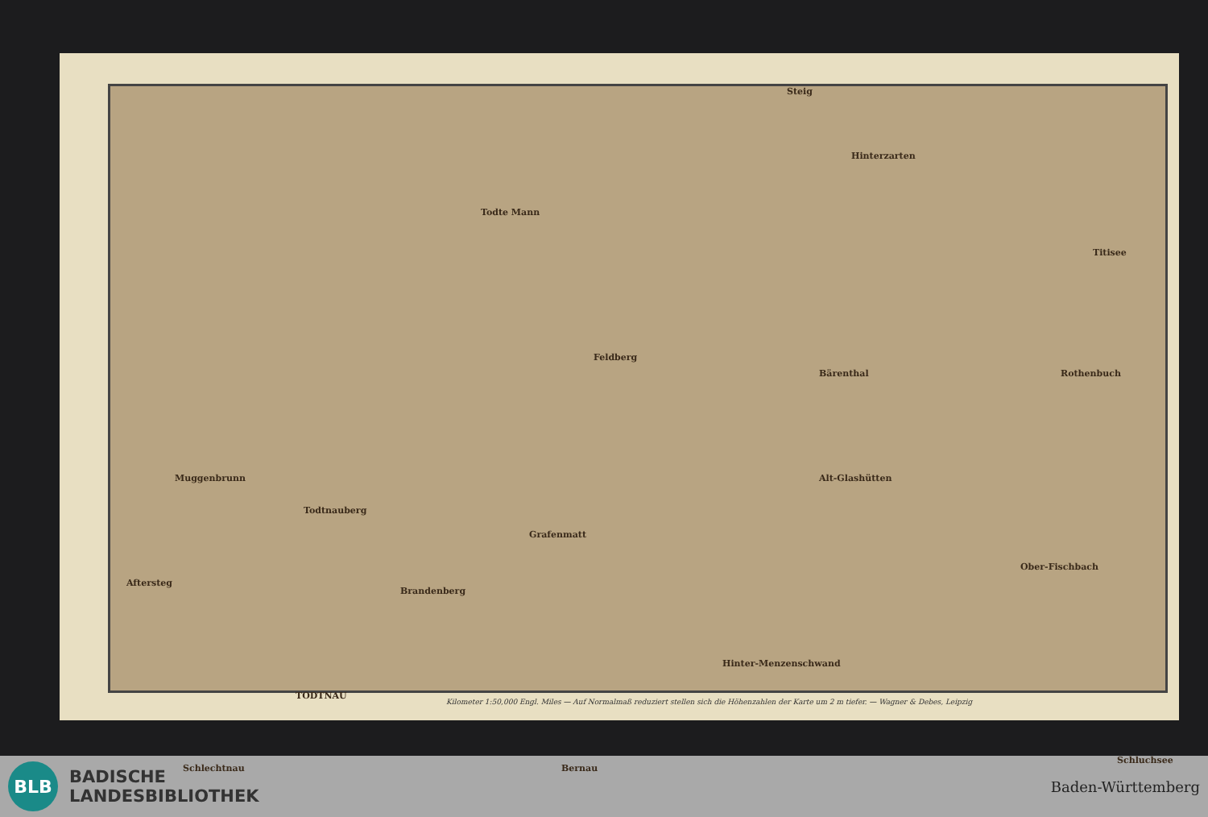Steig
Hinterzarten
Titisee
Todte Mann
Feldberg
Bärenthal Rothenbuch
Muggenbrunn
Todtnauberg
Alt-Glashütten
Grafenmatt
Ober-Fischbach
Brandenberg
Aftersteg
TODTNAU
Hinter-Menzenschwand
Schlechtnau Bernau
Schluchsee
Kilometer 1:50,000 Engl. Miles — Auf Normalmaß reduziert stellen sich die Höhenzahlen der Karte um 2 m tiefer. — Wagner & Debes, Leipzig
BLB
BADISCHE
LANDESBIBLIOTHEK
Baden-Württemberg